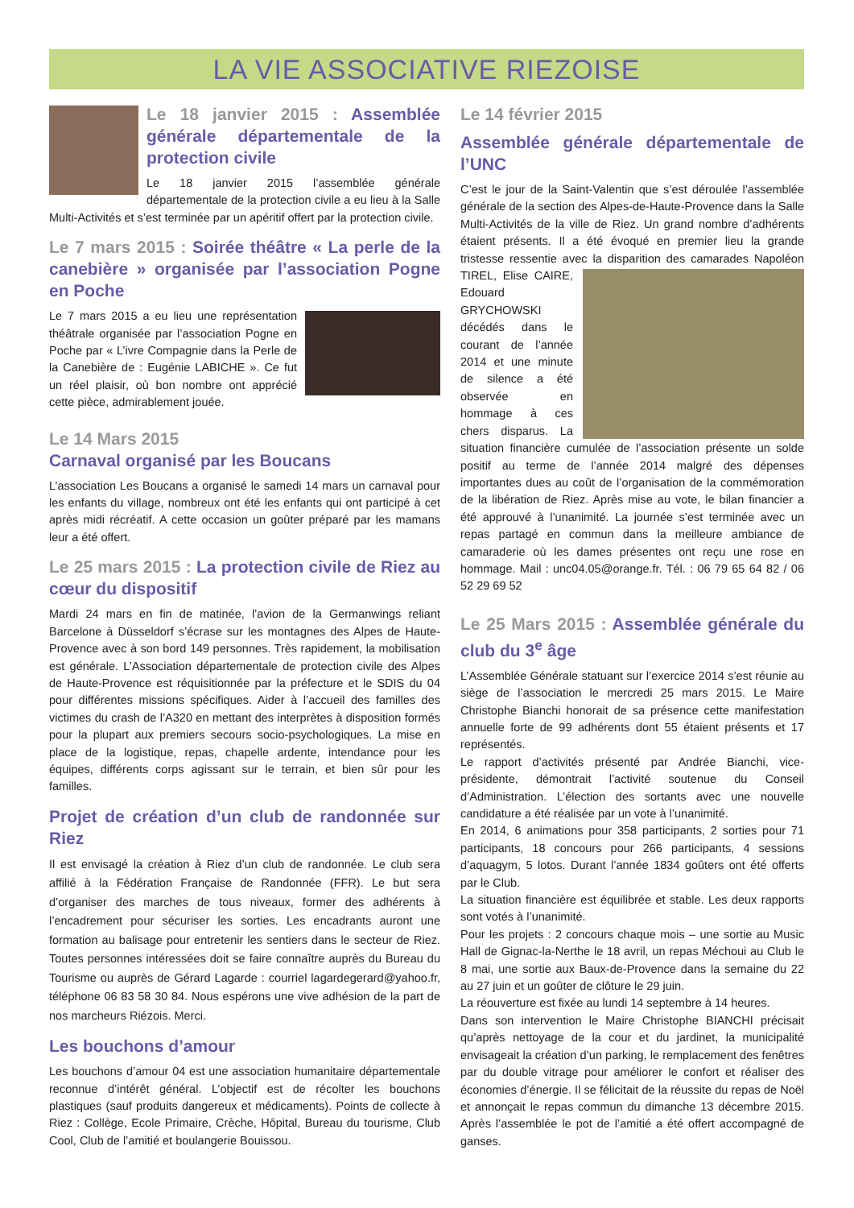LA VIE ASSOCIATIVE RIEZOISE
Le 18 janvier 2015 : Assemblée générale départementale de la protection civile
Le 18 janvier 2015 l’assemblée générale départementale de la protection civile a eu lieu à la Salle Multi-Activités et s’est terminée par un apéritif offert par la protection civile.
Le 7 mars 2015 : Soirée théâtre « La perle de la canebière » organisée par l’association Pogne en Poche
Le 7 mars 2015 a eu lieu une représentation théâtrale organisée par l’association Pogne en Poche par « L’ivre Compagnie dans la Perle de la Canebière de : Eugénie LABICHE ». Ce fut un réel plaisir, où bon nombre ont apprécié cette pièce, admirablement jouée.
Le 14 Mars 2015
Carnaval organisé par les Boucans
L’association Les Boucans a organisé le samedi 14 mars un carnaval pour les enfants du village, nombreux ont été les enfants qui ont participé à cet après midi récréatif. A cette occasion un goûter préparé par les mamans leur a été offert.
Le 25 mars 2015 : La protection civile de Riez au cœur du dispositif
Mardi 24 mars en fin de matinée, l’avion de la Germanwings reliant Barcelone à Düsseldorf s’écrase sur les montagnes des Alpes de Haute-Provence avec à son bord 149 personnes. Très rapidement, la mobilisation est générale. L’Association départementale de protection civile des Alpes de Haute-Provence est réquisitionnée par la préfecture et le SDIS du 04 pour différentes missions spécifiques. Aider à l’accueil des familles des victimes du crash de l’A320 en mettant des interprètes à disposition formés pour la plupart aux premiers secours socio-psychologiques. La mise en place de la logistique, repas, chapelle ardente, intendance pour les équipes, différents corps agissant sur le terrain, et bien sûr pour les familles.
Projet de création d’un club de randonnée sur Riez
Il est envisagé la création à Riez d’un club de randonnée. Le club sera affilié à la Fédération Française de Randonnée (FFR). Le but sera d’organiser des marches de tous niveaux, former des adhérents à l’encadrement pour sécuriser les sorties. Les encadrants auront une formation au balisage pour entretenir les sentiers dans le secteur de Riez. Toutes personnes intéressées doit se faire connaître auprès du Bureau du Tourisme ou auprès de Gérard Lagarde : courriel lagardegerard@yahoo.fr, téléphone 06 83 58 30 84. Nous espérons une vive adhésion de la part de nos marcheurs Riézois. Merci.
Les bouchons d’amour
Les bouchons d’amour 04 est une association humanitaire départementale reconnue d’intérêt général. L’objectif est de récolter les bouchons plastiques (sauf produits dangereux et médicaments). Points de collecte à Riez : Collège, Ecole Primaire, Crèche, Hôpital, Bureau du tourisme, Club Cool, Club de l’amitié et boulangerie Bouissou.
Le 14 février 2015
Assemblée générale départementale de l’UNC
C’est le jour de la Saint-Valentin que s’est déroulée l’assemblée générale de la section des Alpes-de-Haute-Provence dans la Salle Multi-Activités de la ville de Riez. Un grand nombre d’adhérents étaient présents. Il a été évoqué en premier lieu la grande tristesse ressentie avec la disparition des camarades Napoléon TIREL, Elise CAIRE, Edouard GRYCHOWSKI décédés dans le courant de l’année 2014 et une minute de silence a été observée en hommage à ces chers disparus. La situation financière cumulée de l’association présente un solde positif au terme de l’année 2014 malgré des dépenses importantes dues au coût de l’organisation de la commémoration de la libération de Riez. Après mise au vote, le bilan financier a été approuvé à l’unanimité. La journée s’est terminée avec un repas partagé en commun dans la meilleure ambiance de camaraderie où les dames présentes ont reçu une rose en hommage. Mail : unc04.05@orange.fr. Tél. : 06 79 65 64 82 / 06 52 29 69 52
Le 25 Mars 2015 : Assemblée générale du club du 3<sup>e</sup> âge
L’Assemblée Générale statuant sur l’exercice 2014 s’est réunie au siège de l’association le mercredi 25 mars 2015. Le Maire Christophe Bianchi honorait de sa présence cette manifestation annuelle forte de 99 adhérents dont 55 étaient présents et 17 représentés.
Le rapport d’activités présenté par Andrée Bianchi, vice-présidente, démontrait l’activité soutenue du Conseil d’Administration. L’élection des sortants avec une nouvelle candidature a été réalisée par un vote à l’unanimité.
En 2014, 6 animations pour 358 participants, 2 sorties pour 71 participants, 18 concours pour 266 participants, 4 sessions d’aquagym, 5 lotos. Durant l’année 1834 goûters ont été offerts par le Club.
La situation financière est équilibrée et stable. Les deux rapports sont votés à l’unanimité.
Pour les projets : 2 concours chaque mois – une sortie au Music Hall de Gignac-la-Nerthe le 18 avril, un repas Méchoui au Club le 8 mai, une sortie aux Baux-de-Provence dans la semaine du 22 au 27 juin et un goûter de clôture le 29 juin.
La réouverture est fixée au lundi 14 septembre à 14 heures.
Dans son intervention le Maire Christophe BIANCHI précisait qu’après nettoyage de la cour et du jardinet, la municipalité envisageait la création d’un parking, le remplacement des fenêtres par du double vitrage pour améliorer le confort et réaliser des économies d’énergie. Il se félicitait de la réussite du repas de Noël et annonçait le repas commun du dimanche 13 décembre 2015. Après l’assemblée le pot de l’amitié a été offert accompagné de ganses.